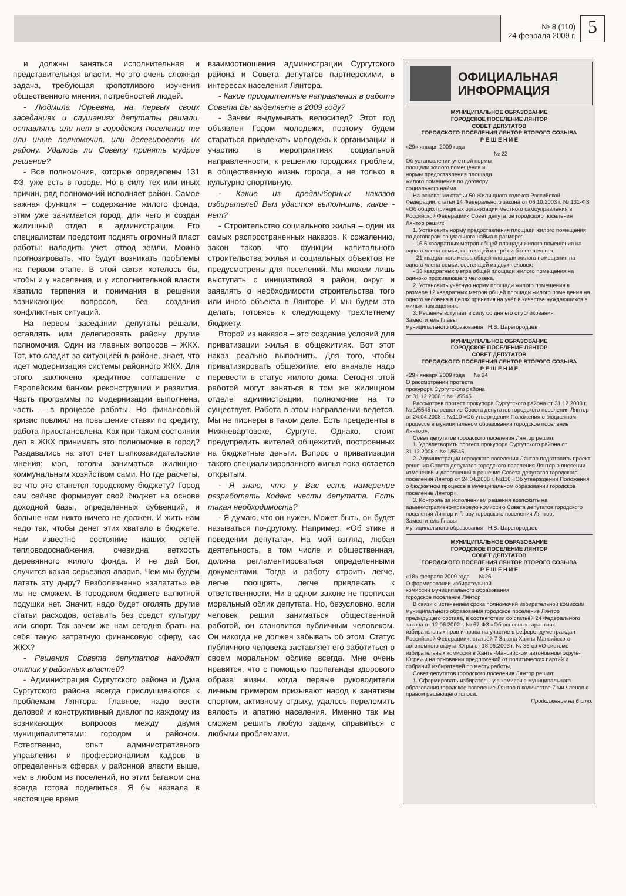№ 8 (110)
24 февраля 2009 г.
5
и должны заняться исполнительная и представительная власти. Но это очень сложная задача, требующая кропотливого изучения общественного мнения, потребностей людей.
- Людмила Юрьевна, на первых своих заседаниях и слушаниях депутаты решали, оставлять или нет в городском поселении те или иные полномочия, или делегировать их району. Удалось ли Совету принять мудрое решение?
- Все полномочия, которые определены 131 ФЗ, уже есть в городе. Но в силу тех или иных причин, ряд полномочий исполняет район. Самое важная функция – содержание жилого фонда, этим уже занимается город, для чего и создан жилищный отдел в администрации. Его специалистам предстоит поднять огромный пласт работы: наладить учет, отвод земли. Можно прогнозировать, что будут возникать проблемы на первом этапе. В этой связи хотелось бы, чтобы и у населения, и у исполнительной власти хватило терпения и понимания в решении возникающих вопросов, без создания конфликтных ситуаций.
На первом заседании депутаты решали, оставлять или делегировать району другие полномочия. Один из главных вопросов – ЖКХ. Тот, кто следит за ситуацией в районе, знает, что идет модернизация системы районного ЖКХ. Для этого заключено кредитное соглашение с Европейским банком реконструкции и развития. Часть программы по модернизации выполнена, часть – в процессе работы. Но финансовый кризис повлиял на повышение ставки по кредиту, работа приостановлена. Как при таком состоянии дел в ЖКХ принимать это полномочие в город? Раздавались на этот счет шапкозакидательские мнения: мол, готовы заниматься жилищно-коммунальным хозяйством сами. Но где расчеты, во что это станется городскому бюджету? Город сам сейчас формирует свой бюджет на основе доходной базы, определенных субвенций, и больше нам никто ничего не должен. И жить нам надо так, чтобы денег этих хватало в бюджете. Нам известно состояние наших сетей тепловодоснабжения, очевидна ветхость деревянного жилого фонда. И не дай Бог, случится какая серьезная авария. Чем мы будем латать эту дыру? Безболезненно «залатать» её мы не сможем. В городском бюджете валютной подушки нет. Значит, надо будет оголять другие статьи расходов, оставить без средст культуру или спорт. Так зачем же нам сегодня брать на себя такую затратную финансовую сферу, как ЖКХ?
- Решения Совета депутатов находят отклик у районных властей?
- Администрация Сургутского района и Дума Сургутского района всегда прислушиваются к проблемам Лянтора. Главное, надо вести деловой и конструктивный диалог по каждому из возникающих вопросов между двумя муниципалитетами: городом и районом. Естественно, опыт административного управления и профессионализм кадров в определенных сферах у районной власти выше, чем в любом из поселений, но этим багажом она всегда готова поделиться. Я бы назвала в настоящее время
взаимоотношения администрации Сургутского района и Совета депутатов партнерскими, в интересах населения Лянтора.
- Какие приоритетные направления в работе Совета Вы выделяете в 2009 году?
- Зачем выдумывать велосипед? Этот год объявлен Годом молодежи, поэтому будем стараться привлекать молодежь к организации и участию в мероприятиях социальной направленности, к решению городских проблем, в общественную жизнь города, а не только в культурно-спортивную.
- Какие из предвыборных наказов избирателей Вам удастся выполнить, какие - нет?
- Строительство социального жилья – один из самых распространенных наказов. К сожалению, закон таков, что функции капитального строительства жилья и социальных объектов не предусмотрены для поселений. Мы можем лишь выступать с инициативой в район, округ и заявлять о необходимости строительства того или иного объекта в Лянторе. И мы будем это делать, готовясь к следующему трехлетнему бюджету.
Второй из наказов – это создание условий для приватизации жилья в общежитиях. Вот этот наказ реально выполнить. Для того, чтобы приватизировать общежитие, его вначале надо перевести в статус жилого дома. Сегодня этой работой могут заняться в том же жилищном отделе администрации, полномочие на то существует. Работа в этом направлении ведется. Мы не пионеры в таком деле. Есть прецеденты в Нижневартовске, Сургуте. Однако, стоит предупредить жителей общежитий, построенных на бюджетные деньги. Вопрос о приватизации такого специализированного жилья пока остается открытым.
- Я знаю, что у Вас есть намерение разработать Кодекс чести депутата. Есть такая необходимость?
- Я думаю, что он нужен. Может быть, он будет называться по-другому. Например, «Об этике и поведении депутата». На мой взгляд, любая деятельность, в том числе и общественная, должна регламентироваться определенными документами. Тогда и работу строить легче, легче поощрять, легче привлекать к ответственности. Ни в одном законе не прописан моральный облик депутата. Но, безусловно, если человек решил заниматься общественной работой, он становится публичным человеком. Он никогда не должен забывать об этом. Статус публичного человека заставляет его заботиться о своем моральном облике всегда. Мне очень нравится, что с помощью пропаганды здорового образа жизни, когда первые руководители личным примером призывают народ к занятиям спортом, активному отдыху, удалось переломить вялость и апатию населения. Именно так мы сможем решить любую задачу, справиться с любыми проблемами.
ОФИЦИАЛЬНАЯ
ИНФОРМАЦИЯ
МУНИЦИПАЛЬНОЕ ОБРАЗОВАНИЕ
ГОРОДСКОЕ ПОСЕЛЕНИЕ ЛЯНТОР
СОВЕТ ДЕПУТАТОВ
ГОРОДСКОГО ПОСЕЛЕНИЯ ЛЯНТОР ВТОРОГО СОЗЫВА
Р Е Ш Е Н И Е
«29» января 2009 года
№ 22
Об установлении учётной нормы
площади жилого помещения и
нормы предоставления площади
жилого помещения по договору
социального найма
На основании статьи 50 Жилищного кодекса Российской Федерации, статьи 14 Федерального закона от 06.10.2003 г. № 131-ФЗ «Об общих принципах организации местного самоуправления в Российской Федерации» Совет депутатов городского поселения Лянтор решил:
1. Установить норму предоставления площади жилого помещения по договорам социального найма в размере:
- 16,5 квадратных метров общей площади жилого помещения на одного члена семьи, состоящей из трёх и более человек;
- 21 квадратного метра общей площади жилого помещения на одного члена семьи, состоящей из двух человек;
- 33 квадратных метра общей площади жилого помещения на одиноко проживающего человека.
2. Установить учётную норму площади жилого помещения в размере 12 квадратных метров общей площади жилого помещения на одного человека в целях принятия на учёт в качестве нуждающихся в жилых помещениях.
3. Решение вступает в силу со дня его опубликования.
Заместитель Главы
муниципального образования Н.В. Царегородцев
МУНИЦИПАЛЬНОЕ ОБРАЗОВАНИЕ
ГОРОДСКОЕ ПОСЕЛЕНИЕ ЛЯНТОР
СОВЕТ ДЕПУТАТОВ
ГОРОДСКОГО ПОСЕЛЕНИЯ ЛЯНТОР ВТОРОГО СОЗЫВА
Р Е Ш Е Н И Е
«29» января 2009 года № 24
О рассмотрении протеста
прокурора Сургутского района
от 31.12.2008 г. № 1/5545
Рассмотрев протест прокурора Сургутского района от 31.12.2008 г. № 1/5545 на решение Совета депутатов городского поселения Лянтор от 24.04.2008 г. №110 «Об утверждении Положения о бюджетном процессе в муниципальном образовании городское поселение Лянтор»,
Совет депутатов городского поселения Лянтор решил:
1. Удовлетворить протест прокурора Сургутского района от 31.12.2008 г. № 1/5545.
2. Администрации городского поселения Лянтор подготовить проект решения Совета депутатов городского поселения Лянтор о внесении изменений и дополнений в решение Совета депутатов городского поселения Лянтор от 24.04.2008 г. №110 «Об утверждении Положения о бюджетном процессе в муниципальном образовании городское поселение Лянтор».
3. Контроль за исполнением решения возложить на административно-правовую комиссию Совета депутатов городского поселения Лянтор и Главу городского поселения Лянтор.
Заместитель Главы
муниципального образования Н.В. Царегородцев
МУНИЦИПАЛЬНОЕ ОБРАЗОВАНИЕ
ГОРОДСКОЕ ПОСЕЛЕНИЕ ЛЯНТОР
СОВЕТ ДЕПУТАТОВ
ГОРОДСКОГО ПОСЕЛЕНИЯ ЛЯНТОР ВТОРОГО СОЗЫВА
Р Е Ш Е Н И Е
«18» февраля 2009 года №26
О формировании избирательной
комиссии муниципального образования
городское поселение Лянтор
В связи с истечением срока полномочий избирательной комиссии муниципального образования городское поселение Лянтор предыдущего состава, в соответствии со статьёй 24 Федерального закона от 12.06.2002 г. № 67-ФЗ «Об основных гарантиях избирательных прав и права на участие в референдуме граждан Российской Федерации», статьёй 7 Закона Ханты-Мансийского автономного округа-Югры от 18.06.2003 г. № 36-оз «О системе избирательных комиссий в Ханты-Мансийском автономном округе-Югре» и на основании предложений от политических партий и собраний избирателей по месту работы,
Совет депутатов городского поселения Лянтор решил:
1. Сформировать избирательную комиссию муниципального образования городское поселение Лянтор в количестве 7-ми членов с правом решающего голоса.
Продолжение на 6 стр.